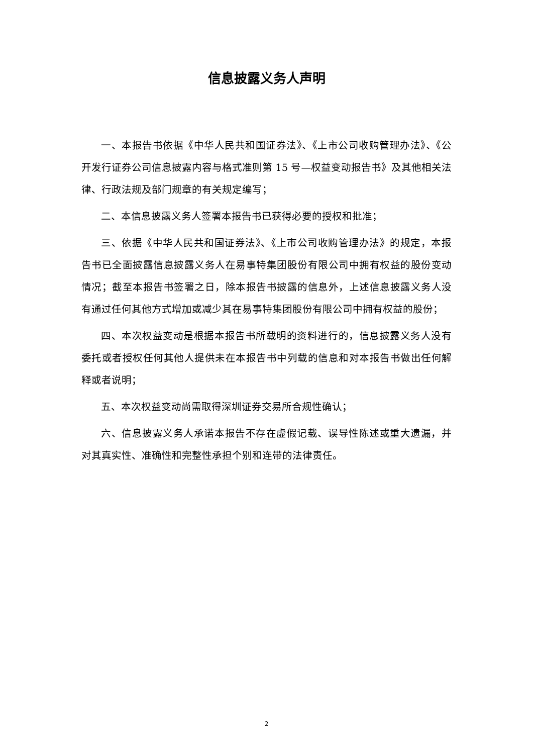信息披露义务人声明
一、本报告书依据《中华人民共和国证券法》、《上市公司收购管理办法》、《公开发行证券公司信息披露内容与格式准则第 15 号—权益变动报告书》及其他相关法律、行政法规及部门规章的有关规定编写；
二、本信息披露义务人签署本报告书已获得必要的授权和批准；
三、依据《中华人民共和国证券法》、《上市公司收购管理办法》的规定，本报告书已全面披露信息披露义务人在易事特集团股份有限公司中拥有权益的股份变动情况；截至本报告书签署之日，除本报告书披露的信息外，上述信息披露义务人没有通过任何其他方式增加或减少其在易事特集团股份有限公司中拥有权益的股份；
四、本次权益变动是根据本报告书所载明的资料进行的，信息披露义务人没有委托或者授权任何其他人提供未在本报告书中列载的信息和对本报告书做出任何解释或者说明；
五、本次权益变动尚需取得深圳证券交易所合规性确认；
六、信息披露义务人承诺本报告不存在虚假记载、误导性陈述或重大遗漏，并对其真实性、准确性和完整性承担个别和连带的法律责任。
2